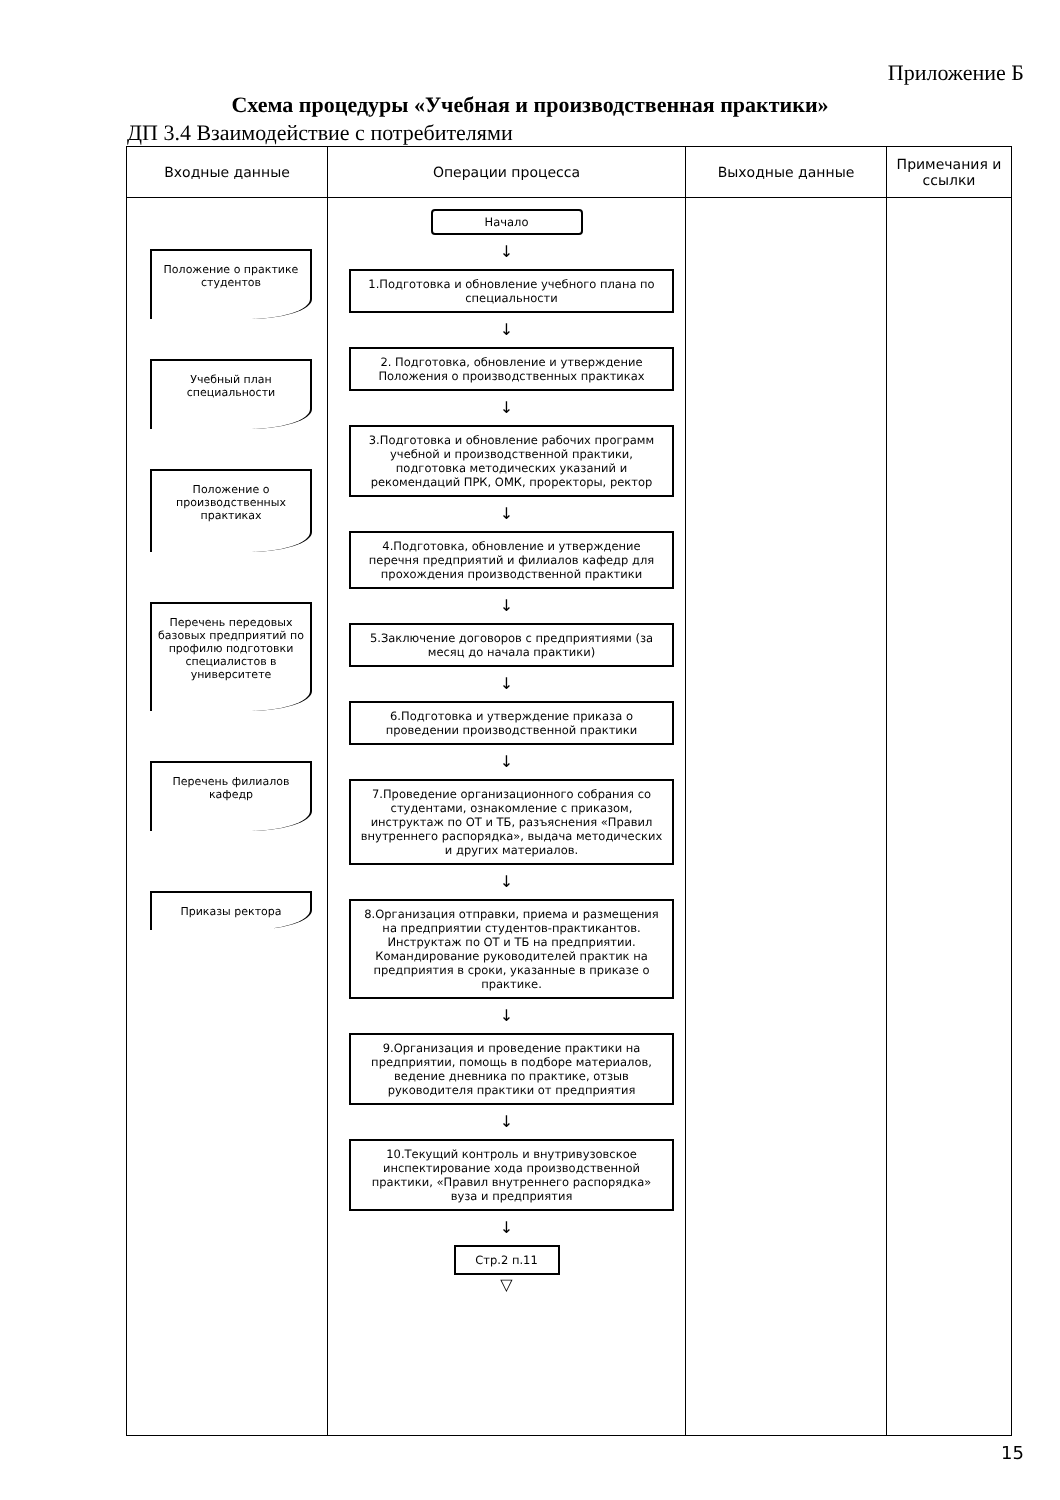Приложение Б
Схема процедуры «Учебная и производственная практики»
ДП 3.4 Взаимодействие с потребителями
| Входные данные | Операции процесса | Выходные данные | Примечания и ссылки |
| --- | --- | --- | --- |
| Положение о практике студентов Учебный план специальности Положение о производственных практиках Перечень передовых базовых предприятий по профилю подготовки специалистов в университете Перечень филиалов кафедр Приказы ректора | Начало ↓ 1.Подготовка и обновление учебного плана по специальности ↓ 2. Подготовка, обновление и утверждение Положения о производственных практиках ↓ 3.Подготовка и обновление рабочих программ учебной и производственной практики, подготовка методических указаний и рекомендаций ПРК, ОМК, проректоры, ректор ↓ 4.Подготовка, обновление и утверждение перечня предприятий и филиалов кафедр для прохождения производственной практики ↓ 5.Заключение договоров с предприятиями (за месяц до начала практики) ↓ 6.Подготовка и утверждение приказа о проведении производственной практики ↓ 7.Проведение организационного собрания со студентами, ознакомление с приказом, инструктаж по ОТ и ТБ, разъяснения «Правил внутреннего распорядка», выдача методических и других материалов. ↓ 8.Организация отправки, приема и размещения на предприятии студентов-практикантов. Инструктаж по ОТ и ТБ на предприятии. Командирование руководителей практик на предприятия в сроки, указанные в приказе о практике. ↓ 9.Организация и проведение практики на предприятии, помощь в подборе материалов, ведение дневника по практике, отзыв руководителя практики от предприятия ↓ 10.Текущий контроль и внутривузовское инспектирование хода производственной практики, «Правил внутреннего распорядка» вуза и предприятия ↓ Стр.2 п.11 ▽ | | |
15